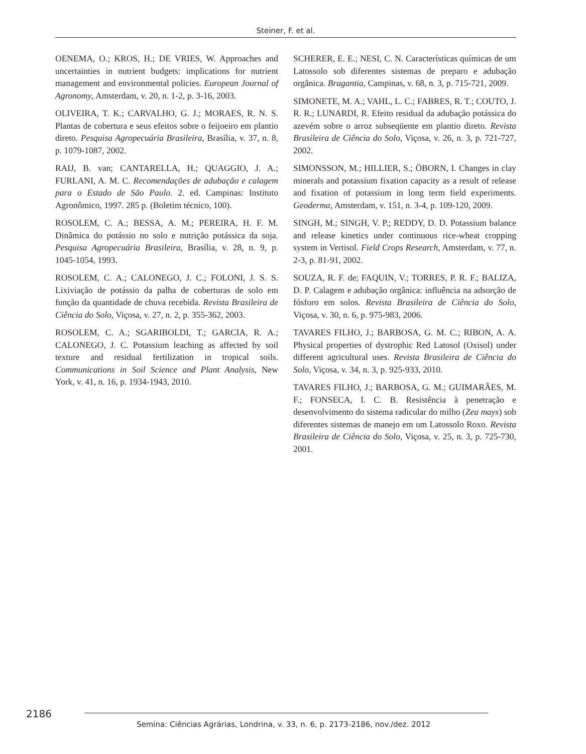Steiner, F. et al.
OENEMA, O.; KROS, H.; DE VRIES, W. Approaches and uncertainties in nutrient budgets: implications for nutrient management and environmental policies. European Journal of Agronomy, Amsterdam, v. 20, n. 1-2, p. 3-16, 2003.
OLIVEIRA, T. K.; CARVALHO, G. J.; MORAES, R. N. S. Plantas de cobertura e seus efeitos sobre o feijoeiro em plantio direto. Pesquisa Agropecuária Brasileira, Brasília, v. 37, n. 8, p. 1079-1087, 2002.
RAIJ, B. van; CANTARELLA, H.; QUAGGIO, J. A.; FURLANI, A. M. C. Recomendações de adubação e calagem para o Estado de São Paulo. 2. ed. Campinas: Instituto Agronômico, 1997. 285 p. (Boletim técnico, 100).
ROSOLEM, C. A.; BESSA, A. M.; PEREIRA, H. F. M. Dinâmica do potássio no solo e nutrição potássica da soja. Pesquisa Agropecuária Brasileira, Brasília, v. 28, n. 9, p. 1045-1054, 1993.
ROSOLEM, C. A.; CALONEGO, J. C.; FOLONI, J. S. S. Lixiviação de potássio da palha de coberturas de solo em função da quantidade de chuva recebida. Revista Brasileira de Ciência do Solo, Viçosa, v. 27, n. 2, p. 355-362, 2003.
ROSOLEM, C. A.; SGARIBOLDI, T.; GARCIA, R. A.; CALONEGO, J. C. Potassium leaching as affected by soil texture and residual fertilization in tropical soils. Communications in Soil Science and Plant Analysis, New York, v. 41, n. 16, p. 1934-1943, 2010.
SCHERER, E. E.; NESI, C. N. Características químicas de um Latossolo sob diferentes sistemas de preparo e adubação orgânica. Bragantia, Campinas, v. 68, n. 3, p. 715-721, 2009.
SIMONETE, M. A.; VAHL, L. C.; FABRES, R. T.; COUTO, J. R. R.; LUNARDI, R. Efeito residual da adubação potássica do azevém sobre o arroz subseqüente em plantio direto. Revista Brasileira de Ciência do Solo, Viçosa, v. 26, n. 3, p. 721-727, 2002.
SIMONSSON, M.; HILLIER, S.; ÖBORN, I. Changes in clay minerals and potassium fixation capacity as a result of release and fixation of potassium in long term field experiments. Geoderma, Amsterdam, v. 151, n. 3-4, p. 109-120, 2009.
SINGH, M.; SINGH, V. P.; REDDY, D. D. Potassium balance and release kinetics under continuous rice-wheat cropping system in Vertisol. Field Crops Research, Amsterdam, v. 77, n. 2-3, p. 81-91, 2002.
SOUZA, R. F. de; FAQUIN, V.; TORRES, P. R. F.; BALIZA, D. P. Calagem e adubação orgânica: influência na adsorção de fósforo em solos. Revista Brasileira de Ciência do Solo, Viçosa, v. 30, n. 6, p. 975-983, 2006.
TAVARES FILHO, J.; BARBOSA, G. M. C.; RIBON, A. A. Physical properties of dystrophic Red Latosol (Oxisol) under different agricultural uses. Revista Brasileira de Ciência do Solo, Viçosa, v. 34, n. 3, p. 925-933, 2010.
TAVARES FILHO, J.; BARBOSA, G. M.; GUIMARÃES, M. F.; FONSECA, I. C. B. Resistência à penetração e desenvolvimento do sistema radicular do milho (Zea mays) sob diferentes sistemas de manejo em um Latossolo Roxo. Revista Brasileira de Ciência do Solo, Viçosa, v. 25, n. 3, p. 725-730, 2001.
2186
Semina: Ciências Agrárias, Londrina, v. 33, n. 6, p. 2173-2186, nov./dez. 2012